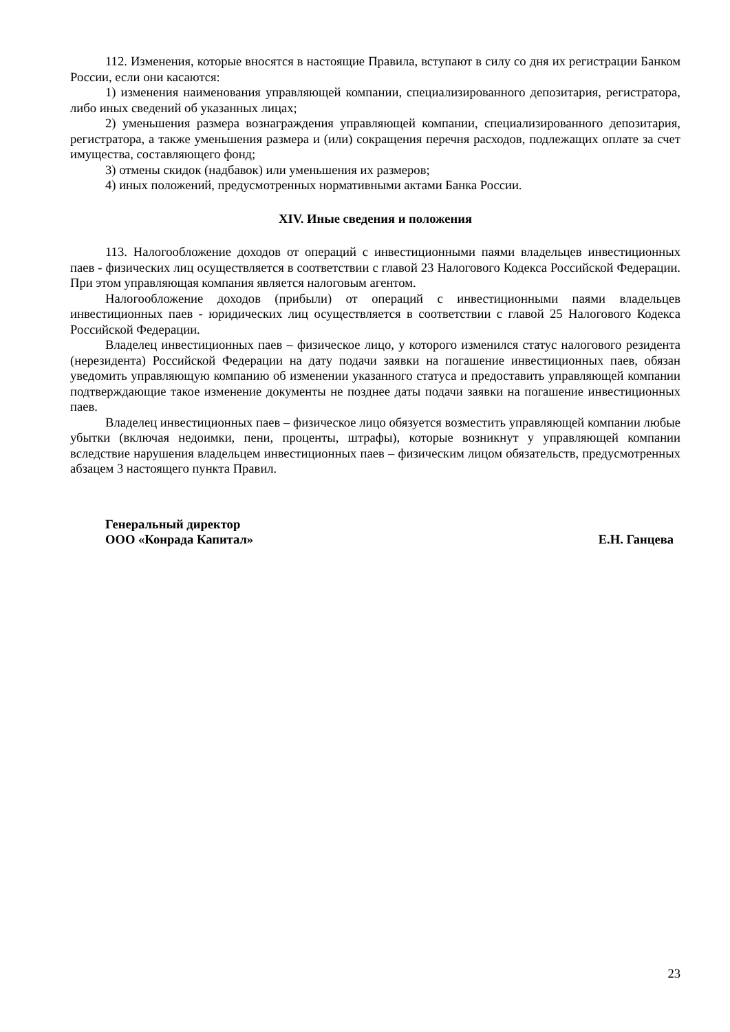112. Изменения, которые вносятся в настоящие Правила, вступают в силу со дня их регистрации Банком России, если они касаются:
1) изменения наименования управляющей компании, специализированного депозитария, регистратора, либо иных сведений об указанных лицах;
2) уменьшения размера вознаграждения управляющей компании, специализированного депозитария, регистратора, а также уменьшения размера и (или) сокращения перечня расходов, подлежащих оплате за счет имущества, составляющего фонд;
3) отмены скидок (надбавок) или уменьшения их размеров;
4) иных положений, предусмотренных нормативными актами Банка России.
XIV. Иные сведения и положения
113. Налогообложение доходов от операций с инвестиционными паями владельцев инвестиционных паев - физических лиц осуществляется в соответствии с главой 23 Налогового Кодекса Российской Федерации. При этом управляющая компания является налоговым агентом.
Налогообложение доходов (прибыли) от операций с инвестиционными паями владельцев инвестиционных паев - юридических лиц осуществляется в соответствии с главой 25 Налогового Кодекса Российской Федерации.
Владелец инвестиционных паев – физическое лицо, у которого изменился статус налогового резидента (нерезидента) Российской Федерации на дату подачи заявки на погашение инвестиционных паев, обязан уведомить управляющую компанию об изменении указанного статуса и предоставить управляющей компании подтверждающие такое изменение документы не позднее даты подачи заявки на погашение инвестиционных паев.
Владелец инвестиционных паев – физическое лицо обязуется возместить управляющей компании любые убытки (включая недоимки, пени, проценты, штрафы), которые возникнут у управляющей компании вследствие нарушения владельцем инвестиционных паев – физическим лицом обязательств, предусмотренных абзацем 3 настоящего пункта Правил.
Генеральный директор
ООО «Конрада Капитал»
Е.Н. Ганцева
23